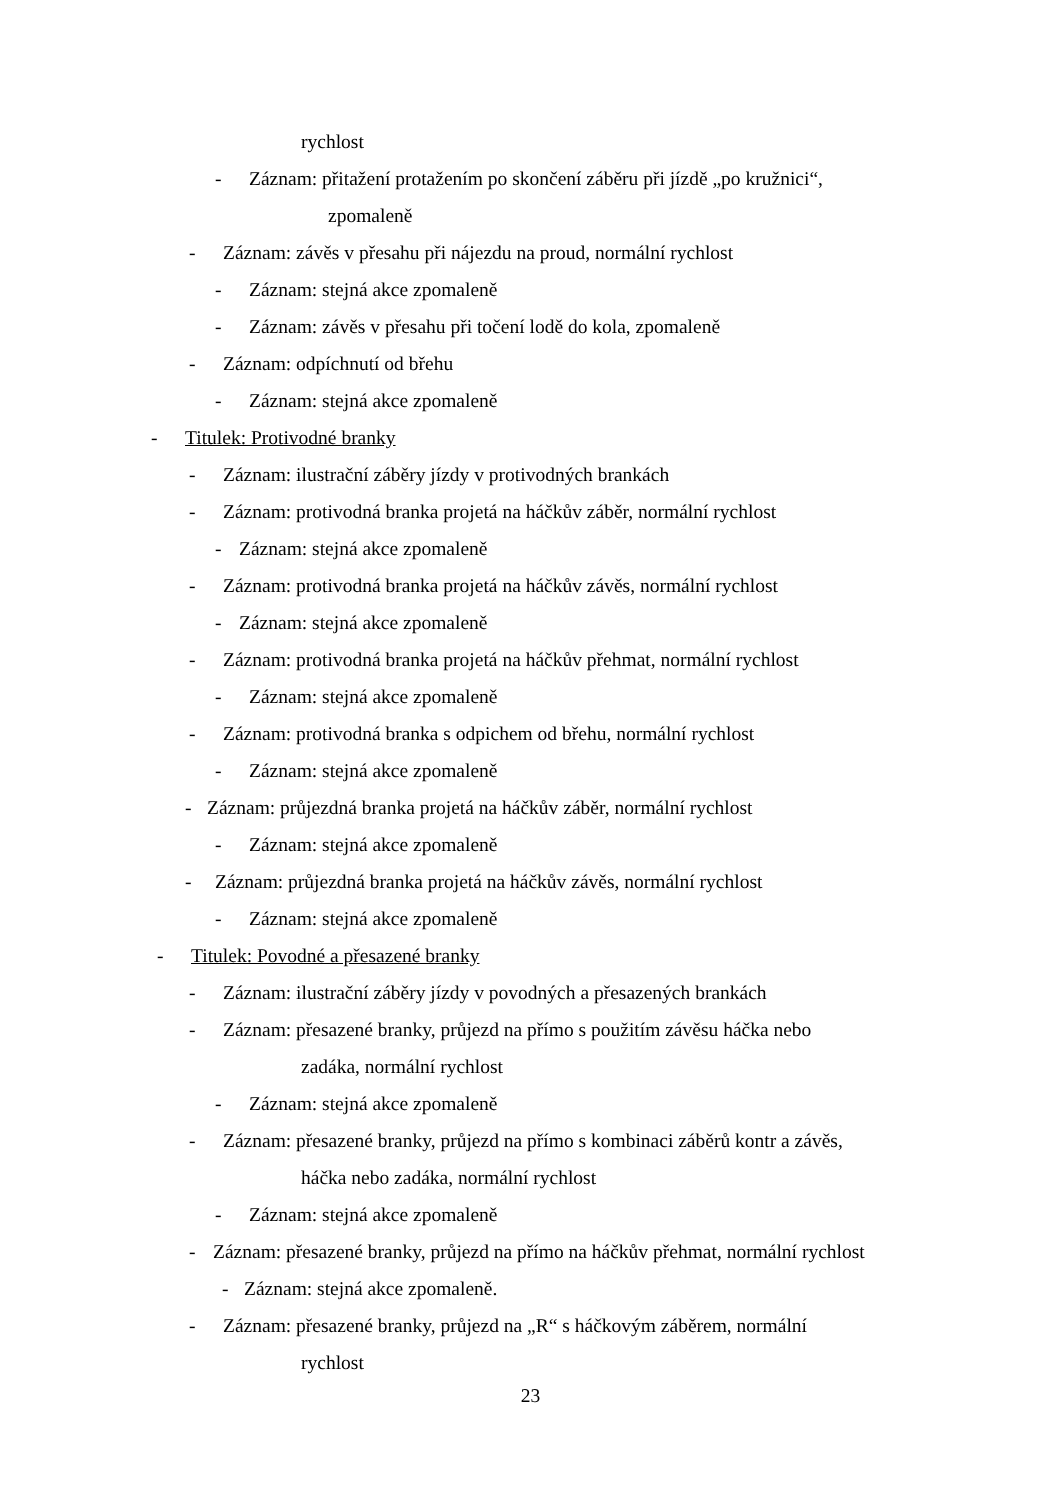rychlost
- Záznam: přitažení protažením po skončení záběru při jízdě „po kružnici“,
zpomaleně
- Záznam: závěs v přesahu při nájezdu na proud, normální rychlost
- Záznam: stejná akce zpomaleně
- Záznam: závěs v přesahu při točení lodě do kola, zpomaleně
- Záznam: odpíchnutí od břehu
- Záznam: stejná akce zpomaleně
- Titulek: Protivodné branky
- Záznam: ilustrační záběry jízdy v protivodných brankách
- Záznam: protivodná branka projetá na háčkův záběr, normální rychlost
- Záznam: stejná akce zpomaleně
- Záznam: protivodná branka projetá na háčkův závěs, normální rychlost
- Záznam: stejná akce zpomaleně
- Záznam: protivodná branka projetá na háčkův přehmat, normální rychlost
- Záznam: stejná akce zpomaleně
- Záznam: protivodná branka s odpichem od břehu, normální rychlost
- Záznam: stejná akce zpomaleně
- Záznam: průjezdná branka projetá na háčkův záběr, normální rychlost
- Záznam: stejná akce zpomaleně
- Záznam: průjezdná branka projetá na háčkův závěs, normální rychlost
- Záznam: stejná akce zpomaleně
- Titulek: Povodné a přesazené branky
- Záznam: ilustrační záběry jízdy v povodných a přesazených brankách
- Záznam: přesazené branky, průjezd na přímo s použitím závěsu háčka nebo
zadáka, normální rychlost
- Záznam: stejná akce zpomaleně
- Záznam: přesazené branky, průjezd na přímo s kombinaci záběrů kontr a závěs,
háčka nebo zadáka, normální rychlost
- Záznam: stejná akce zpomaleně
- Záznam: přesazené branky, průjezd na přímo na háčkův přehmat, normální rychlost
- Záznam: stejná akce zpomaleně.
- Záznam: přesazené branky, průjezd na „R“ s háčkovým záběrem, normální
rychlost
23